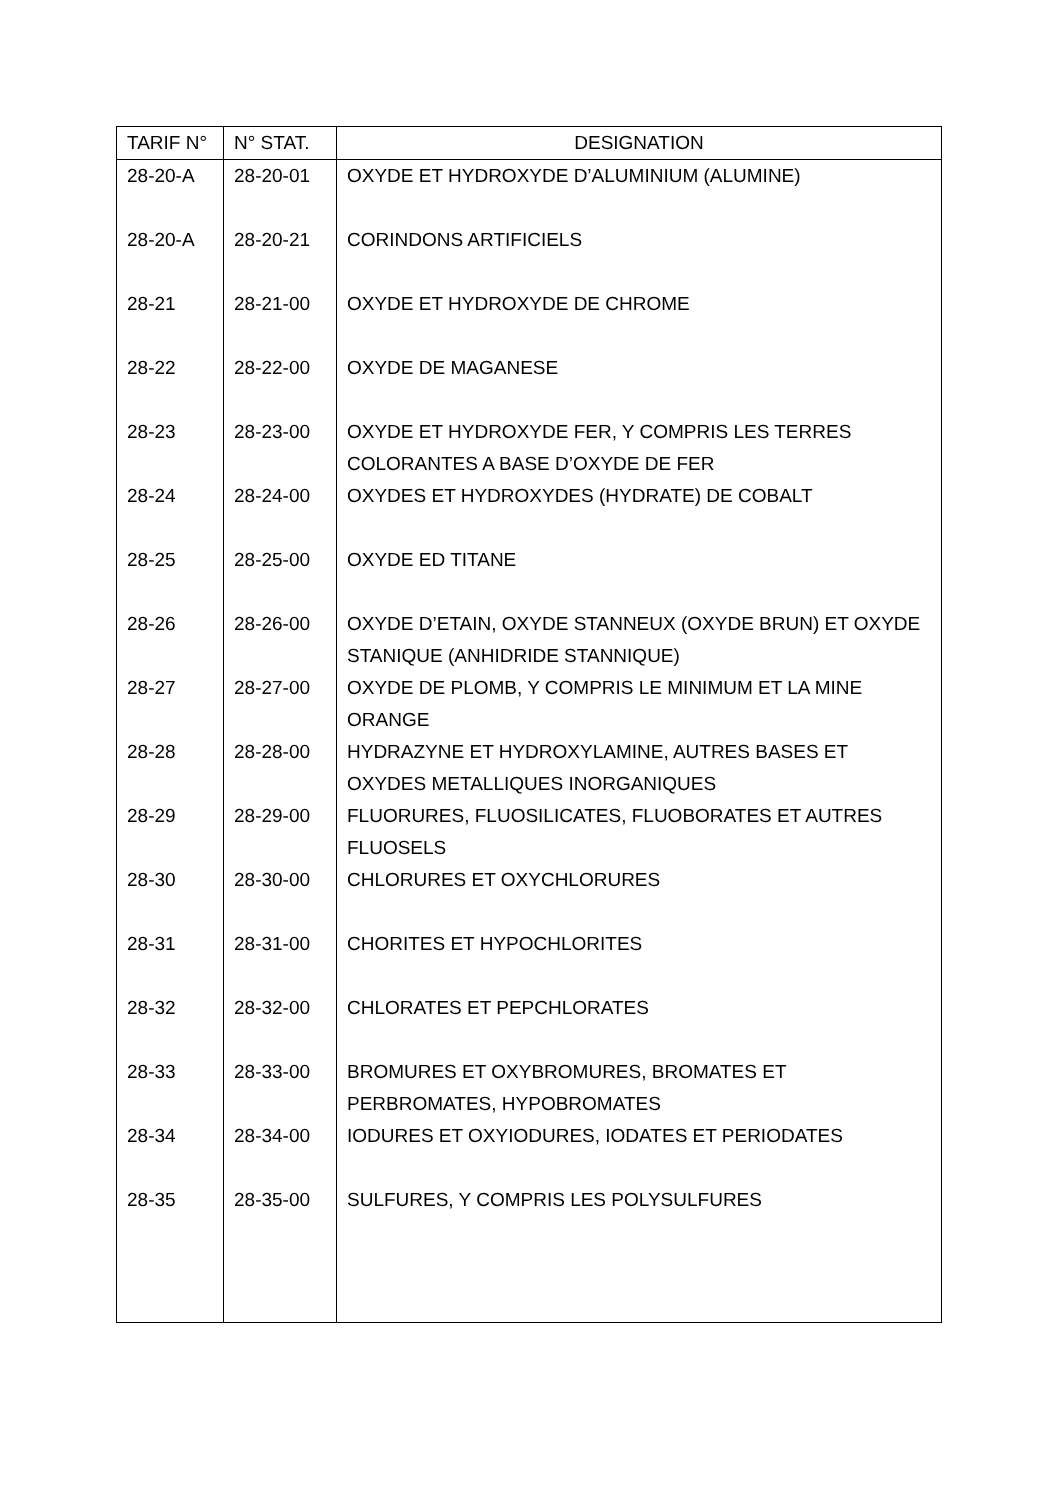| TARIF N° | N° STAT. | DESIGNATION |
| --- | --- | --- |
| 28-20-A | 28-20-01 | OXYDE ET HYDROXYDE D’ALUMINIUM (ALUMINE) |
| 28-20-A | 28-20-21 | CORINDONS ARTIFICIELS |
| 28-21 | 28-21-00 | OXYDE ET HYDROXYDE DE CHROME |
| 28-22 | 28-22-00 | OXYDE DE MAGANESE |
| 28-23 | 28-23-00 | OXYDE ET HYDROXYDE FER, Y COMPRIS LES TERRES COLORANTES A BASE D’OXYDE DE FER |
| 28-24 | 28-24-00 | OXYDES ET HYDROXYDES (HYDRATE) DE COBALT |
| 28-25 | 28-25-00 | OXYDE ED TITANE |
| 28-26 | 28-26-00 | OXYDE D’ETAIN, OXYDE STANNEUX (OXYDE BRUN) ET OXYDE STANIQUE (ANHIDRIDE STANNIQUE) |
| 28-27 | 28-27-00 | OXYDE DE PLOMB, Y COMPRIS LE MINIMUM ET LA MINE ORANGE |
| 28-28 | 28-28-00 | HYDRAZYNE ET HYDROXYLAMINE, AUTRES BASES ET OXYDES METALLIQUES INORGANIQUES |
| 28-29 | 28-29-00 | FLUORURES, FLUOSILICATES, FLUOBORATES ET AUTRES FLUOSELS |
| 28-30 | 28-30-00 | CHLORURES ET OXYCHLORURES |
| 28-31 | 28-31-00 | CHORITES ET HYPOCHLORITES |
| 28-32 | 28-32-00 | CHLORATES ET PEPCHLORATES |
| 28-33 | 28-33-00 | BROMURES ET OXYBROMURES, BROMATES ET PERBROMATES, HYPOBROMATES |
| 28-34 | 28-34-00 | IODURES ET OXYIODURES, IODATES ET PERIODATES |
| 28-35 | 28-35-00 | SULFURES, Y COMPRIS LES POLYSULFURES |